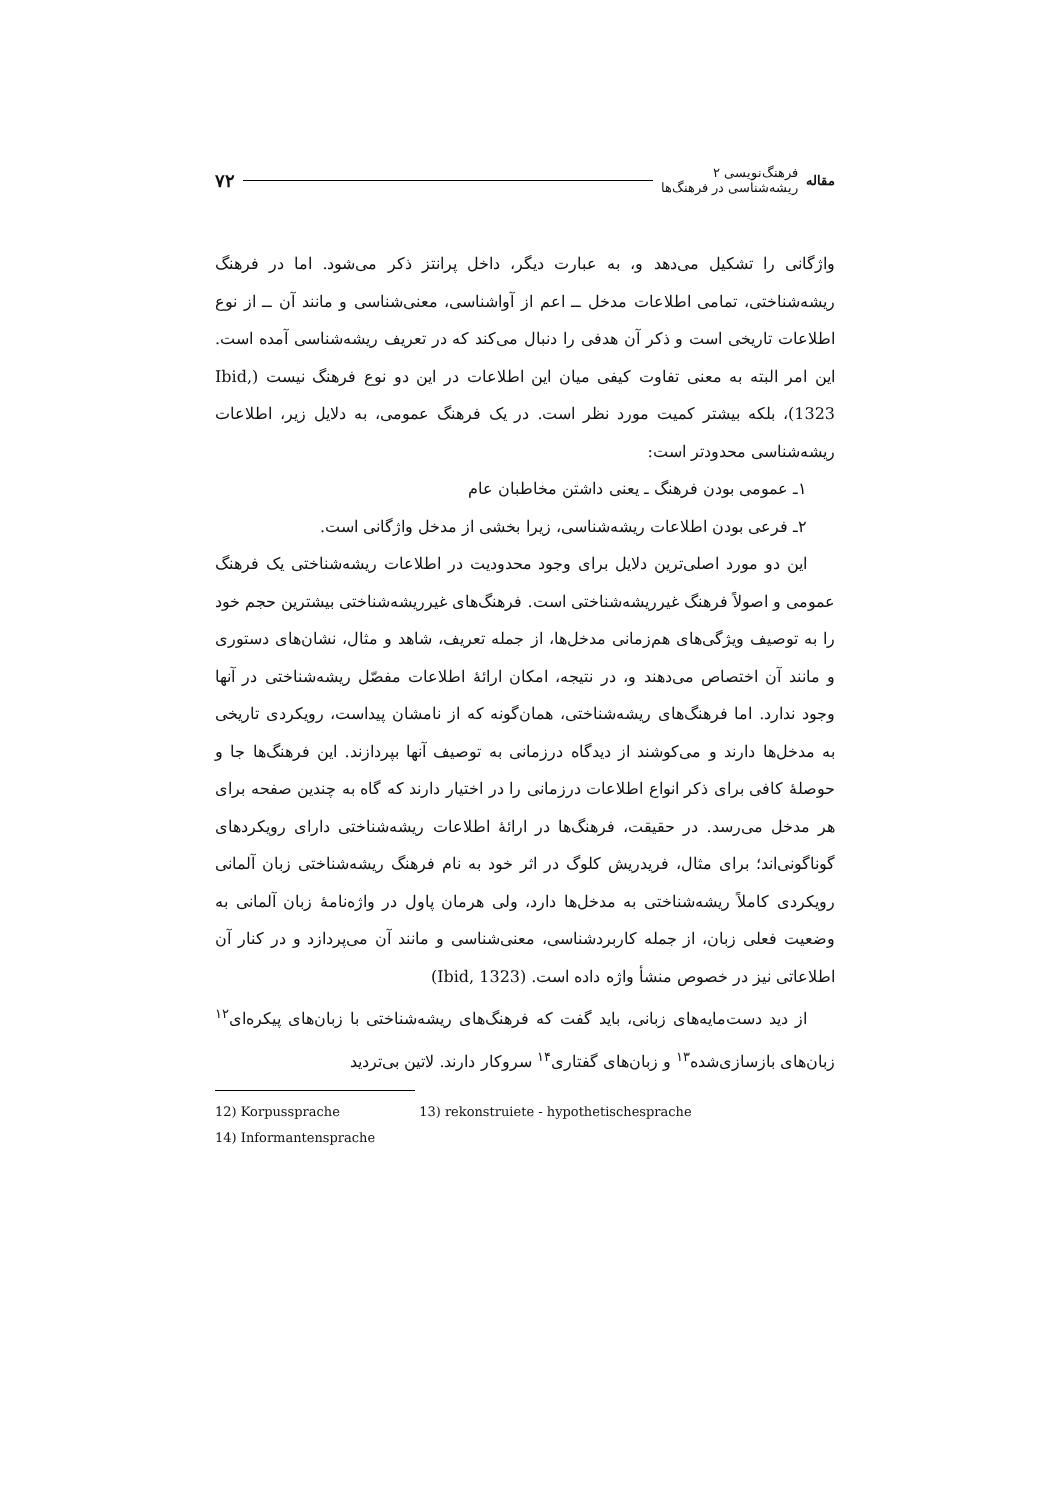مقاله
فرهنگ‌نویسی ۲
ریشه‌شناسی در فرهنگ‌ها
۷۲
واژگانی را تشکیل می‌دهد و، به عبارت دیگر، داخل پرانتز ذکر می‌شود. اما در فرهنگ ریشه‌شناختی، تمامی اطلاعات مدخل ــ اعم از آواشناسی، معنی‌شناسی و مانند آن ــ از نوع اطلاعات تاریخی است و ذکر آن هدفی را دنبال می‌کند که در تعریف ریشه‌شناسی آمده است. این امر البته به معنی تفاوت کیفی میان این اطلاعات در این دو نوع فرهنگ نیست (Ibid, 1323)، بلکه بیشتر کمیت مورد نظر است. در یک فرهنگ عمومی، به دلایل زیر، اطلاعات ریشه‌شناسی محدودتر است:
۱ـ عمومی بودن فرهنگ ـ یعنی داشتن مخاطبان عام
۲ـ فرعی بودن اطلاعات ریشه‌شناسی، زیرا بخشی از مدخل واژگانی است.
این دو مورد اصلی‌ترین دلایل برای وجود محدودیت در اطلاعات ریشه‌شناختی یک فرهنگ عمومی و اصولاً فرهنگ غیرریشه‌شناختی است. فرهنگ‌های غیرریشه‌شناختی بیشترین حجم خود را به توصیف ویژگی‌های هم‌زمانی مدخل‌ها، از جمله تعریف، شاهد و مثال، نشان‌های دستوری و مانند آن اختصاص می‌دهند و، در نتیجه، امکان ارائهٔ اطلاعات مفصّل ریشه‌شناختی در آنها وجود ندارد. اما فرهنگ‌های ریشه‌شناختی، همان‌گونه که از نامشان پیداست، رویکردی تاریخی به مدخل‌ها دارند و می‌کوشند از دیدگاه درزمانی به توصیف آنها بپردازند. این فرهنگ‌ها جا و حوصلهٔ کافی برای ذکر انواع اطلاعات درزمانی را در اختیار دارند که گاه به چندین صفحه برای هر مدخل می‌رسد. در حقیقت، فرهنگ‌ها در ارائهٔ اطلاعات ریشه‌شناختی دارای رویکردهای گوناگونی‌اند؛ برای مثال، فریدریش کلوگ در اثر خود به نام فرهنگ ریشه‌شناختی زبان آلمانی رویکردی کاملاً ریشه‌شناختی به مدخل‌ها دارد، ولی هرمان پاول در واژه‌نامهٔ زبان آلمانی به وضعیت فعلی زبان، از جمله کاربردشناسی، معنی‌شناسی و مانند آن می‌پردازد و در کنار آن اطلاعاتی نیز در خصوص منشأ واژه داده است. (Ibid, 1323)
از دید دست‌مایه‌های زبانی، باید گفت که فرهنگ‌های ریشه‌شناختی با زبان‌های پیکره‌ای<sup>۱۲</sup> زبان‌های بازسازی‌شده<sup>۱۳</sup> و زبان‌های گفتاری<sup>۱۴</sup> سروکار دارند. لاتین بی‌تردید
12) Korpussprache 13) rekonstruiete - hypothetischesprache
14) Informantensprache